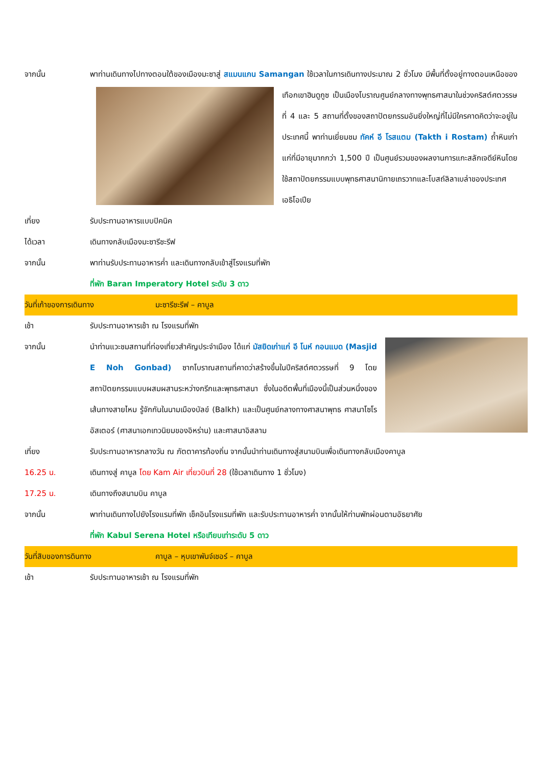จากนั้น พาท่านเดินทางไปทางตอนใต้ของเมืองมะซาสู่ สแมนแกน Samangan ใช้เวลาในการเดินทางประมาณ 2
ชั่วโมง มีพื้นที่ตั้งอยู่ทางตอนเหนือของเทือกเขาฮินดูกูซ เป็นเมืองโบราณศูนย์กลางทางพุทธศาสนาในช่วงคริสต์ศตวรรษที่ 4 และ 5 สถานที่ตั้งของสถาปัตยกรรมอันยิ่งใหญ่ที่ไม่มีใครคาดคิดว่าจะอยู่ในประเทศนี้ พาท่านเยี่ยมชม ทัคห์ อี โรสแตม (Takth i Rostam) ถ้ำหินเก่าแก่ที่มีอายุมากกว่า 1,500 ปี เป็นศูนย์รวมของผลงานการแกะสลักเจดีย์หินโดยใช้สถาปัตยกรรมแบบพุทธศาสนานิกายเถรวาทและโบสถ์ลิลาเบล่าของประเทศเอธิโอเปีย
เที่ยง รับประทานอาหารแบบปิคนิค
ได้เวลา เดินทางกลับเมืองมะซารีชะรีฟ
จากนั้น พาท่านรับประทานอาหารค่ำ และเดินทางกลับเข้าสู่โรงแรมที่พัก
ที่พัก Baran Imperatory Hotel ระดับ 3 ดาว
วันที่เก้าของการเดินทาง มะซารีชะรีฟ – คาบูล
เช้า รับประทานอาหารเช้า ณ โรงแรมที่พัก
จากนั้น นำท่านแวะชมสถานที่ท่องเที่ยวสำคัญประจำเมือง ได้แก่ มัสยิดเก่าแก่ อี โนห์ กอนแบด (Masjid E Noh Gonbad) ซากโบราณสถานที่คาดว่าสร้างขึ้นในปีคริสต์ศตวรรษที่ 9 โดยสถาปัตยกรรมแบบผสมผสานระหว่างกรีกและพุทธศาสนา ซึ่งในอดีตพื้นที่เมืองนี้เป็นส่วนหนึ่งของเส้นทางสายไหม รู้จักกันในนามเมืองบัลข์ (Balkh) และเป็นศูนย์กลางทางศาสนาพุทธ ศาสนาโซโรอัสเตอร์ (ศาสนาเอกเทวนิยมของอิหร่าน) และศาสนาอิสลาม
เที่ยง รับประทานอาหารกลางวัน ณ ภัตตาคารท้องถิ่น จากนั้นนำท่านเดินทางสู่สนามบินเพื่อเดินทางกลับเมืองคาบูล
16.25 น. เดินทางสู่ คาบูล โดย Kam Air เที่ยวบินที่ 28 (ใช้เวลาเดินทาง 1 ชั่วโมง)
17.25 น. เดินทางถึงสนามบิน คาบูล
จากนั้น พาท่านเดินทางไปยังโรงแรมที่พัก เช็คอินโรงแรมที่พัก และรับประทานอาหารค่ำ จากนั้นให้ท่านพักผ่อนตามอัธยาศัย
ที่พัก Kabul Serena Hotel หรือเทียบเท่าระดับ 5 ดาว
วันที่สิบของการดินทาง คาบูล – หุบเขาพันจ์เชอร์ – คาบูล
เช้า รับประทานอาหารเช้า ณ โรงแรมที่พัก